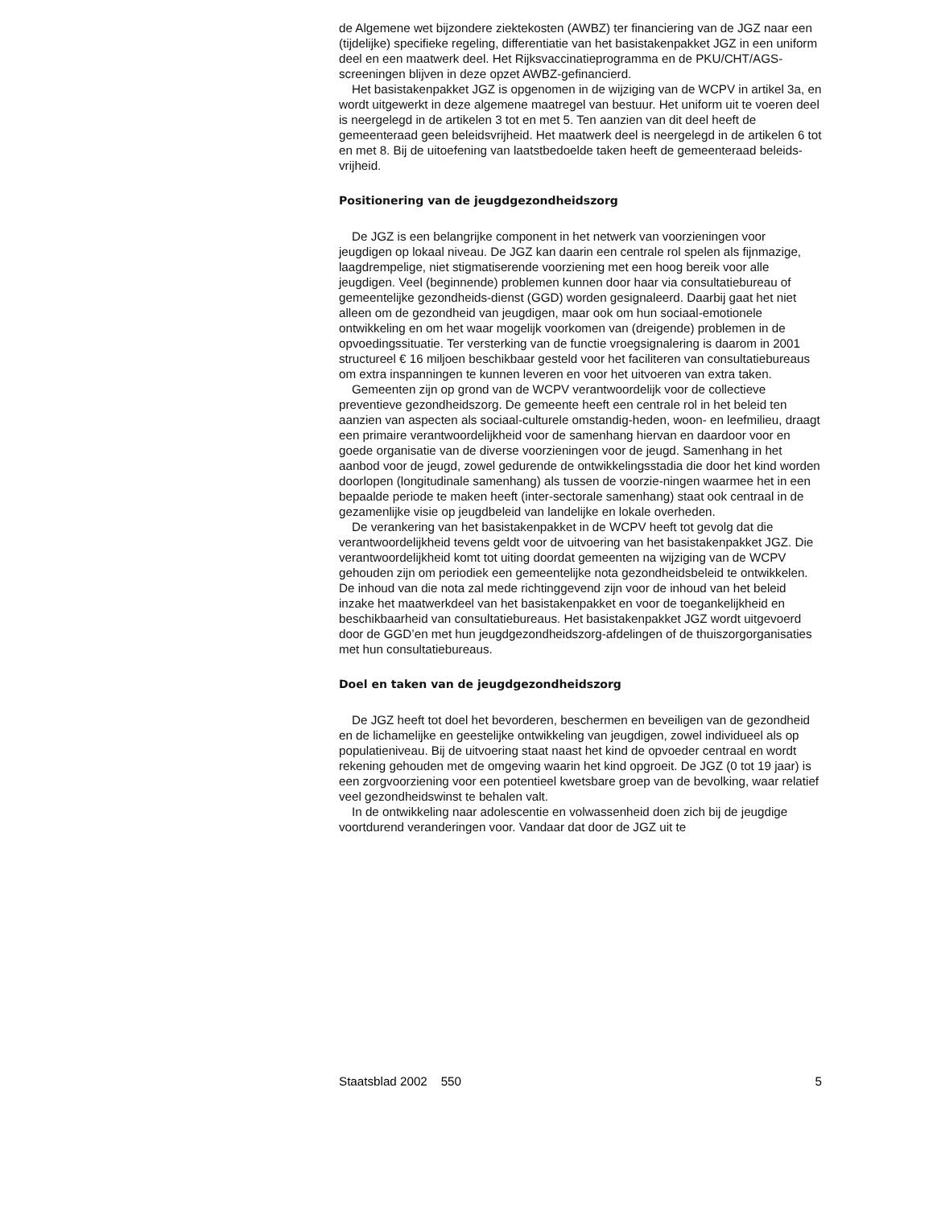de Algemene wet bijzondere ziektekosten (AWBZ) ter financiering van de JGZ naar een (tijdelijke) specifieke regeling, differentiatie van het basistakenpakket JGZ in een uniform deel en een maatwerk deel. Het Rijksvaccinatieprogramma en de PKU/CHT/AGS-screeningen blijven in deze opzet AWBZ-gefinancierd.
Het basistakenpakket JGZ is opgenomen in de wijziging van de WCPV in artikel 3a, en wordt uitgewerkt in deze algemene maatregel van bestuur. Het uniform uit te voeren deel is neergelegd in de artikelen 3 tot en met 5. Ten aanzien van dit deel heeft de gemeenteraad geen beleidsvrijheid. Het maatwerk deel is neergelegd in de artikelen 6 tot en met 8. Bij de uitoefening van laatstbedoelde taken heeft de gemeenteraad beleids-vrijheid.
Positionering van de jeugdgezondheidszorg
De JGZ is een belangrijke component in het netwerk van voorzieningen voor jeugdigen op lokaal niveau. De JGZ kan daarin een centrale rol spelen als fijnmazige, laagdrempelige, niet stigmatiserende voorziening met een hoog bereik voor alle jeugdigen. Veel (beginnende) problemen kunnen door haar via consultatiebureau of gemeentelijke gezondheids-dienst (GGD) worden gesignaleerd. Daarbij gaat het niet alleen om de gezondheid van jeugdigen, maar ook om hun sociaal-emotionele ontwikkeling en om het waar mogelijk voorkomen van (dreigende) problemen in de opvoedingssituatie. Ter versterking van de functie vroegsignalering is daarom in 2001 structureel € 16 miljoen beschikbaar gesteld voor het faciliteren van consultatiebureaus om extra inspanningen te kunnen leveren en voor het uitvoeren van extra taken.
Gemeenten zijn op grond van de WCPV verantwoordelijk voor de collectieve preventieve gezondheidszorg. De gemeente heeft een centrale rol in het beleid ten aanzien van aspecten als sociaal-culturele omstandig-heden, woon- en leefmilieu, draagt een primaire verantwoordelijkheid voor de samenhang hiervan en daardoor voor en goede organisatie van de diverse voorzieningen voor de jeugd. Samenhang in het aanbod voor de jeugd, zowel gedurende de ontwikkelingsstadia die door het kind worden doorlopen (longitudinale samenhang) als tussen de voorzie-ningen waarmee het in een bepaalde periode te maken heeft (inter-sectorale samenhang) staat ook centraal in de gezamenlijke visie op jeugdbeleid van landelijke en lokale overheden.
De verankering van het basistakenpakket in de WCPV heeft tot gevolg dat die verantwoordelijkheid tevens geldt voor de uitvoering van het basistakenpakket JGZ. Die verantwoordelijkheid komt tot uiting doordat gemeenten na wijziging van de WCPV gehouden zijn om periodiek een gemeentelijke nota gezondheidsbeleid te ontwikkelen. De inhoud van die nota zal mede richtinggevend zijn voor de inhoud van het beleid inzake het maatwerkdeel van het basistakenpakket en voor de toegankelijkheid en beschikbaarheid van consultatiebureaus. Het basistakenpakket JGZ wordt uitgevoerd door de GGD’en met hun jeugdgezondheidszorg-afdelingen of de thuiszorgorganisaties met hun consultatiebureaus.
Doel en taken van de jeugdgezondheidszorg
De JGZ heeft tot doel het bevorderen, beschermen en beveiligen van de gezondheid en de lichamelijke en geestelijke ontwikkeling van jeugdigen, zowel individueel als op populatieniveau. Bij de uitvoering staat naast het kind de opvoeder centraal en wordt rekening gehouden met de omgeving waarin het kind opgroeit. De JGZ (0 tot 19 jaar) is een zorgvoorziening voor een potentieel kwetsbare groep van de bevolking, waar relatief veel gezondheidswinst te behalen valt.
In de ontwikkeling naar adolescentie en volwassenheid doen zich bij de jeugdige voortdurend veranderingen voor. Vandaar dat door de JGZ uit te
Staatsblad 2002 550 5